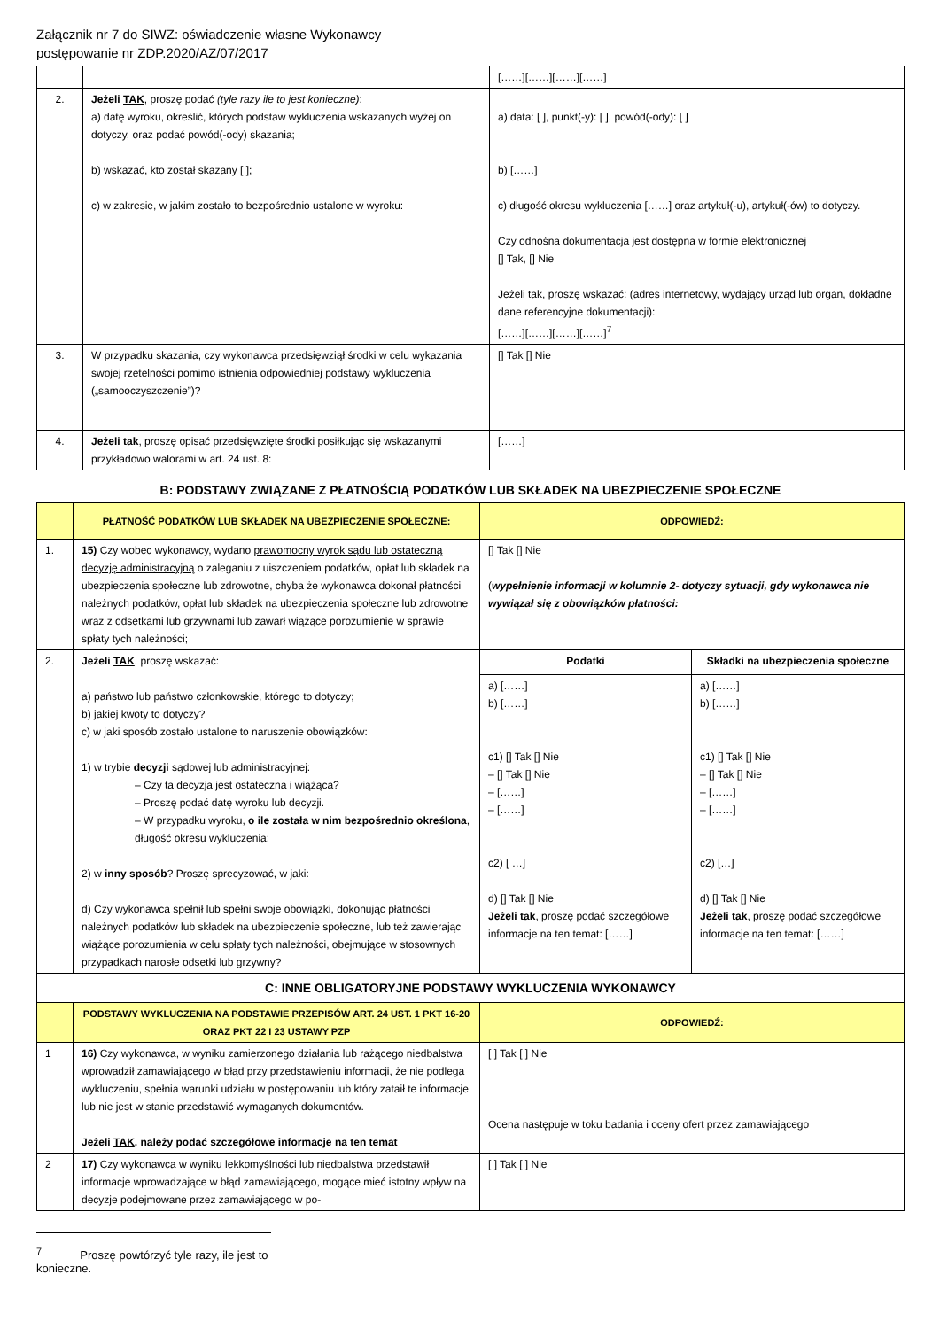Załącznik nr 7 do SIWZ: oświadczenie własne Wykonawcy
postępowanie nr ZDP.2020/AZ/07/2017
| | | [……][……][……][……] |
| 2. | Jeżeli TAK , proszę podać (tyle razy ile to jest konieczne) : a) datę wyroku, określić, których podstaw wykluczenia wskazanych wyżej on dotyczy, oraz podać powód(-ody) skazania; b) wskazać, kto został skazany [ ]; c) w zakresie, w jakim zostało to bezpośrednio ustalone w wyroku: | a) data: [ ], punkt(-y): [ ], powód(-ody): [ ] b) [……] c) długość okresu wykluczenia [……] oraz artykuł(-u), artykuł(-ów) to dotyczy. Czy odnośna dokumentacja jest dostępna w formie elektronicznej [] Tak, [] Nie Jeżeli tak, proszę wskazać: (adres internetowy, wydający urząd lub organ, dokładne dane referencyjne dokumentacji): [……][……][……][……]<sup>7</sup> |
| 3. | W przypadku skazania, czy wykonawca przedsięwziął środki w celu wykazania swojej rzetelności pomimo istnienia odpowiedniej podstawy wykluczenia („samooczyszczenie”)? | [] Tak [] Nie |
| 4. | Jeżeli tak , proszę opisać przedsięwzięte środki posiłkując się wskazanymi przykładowo walorami w art. 24 ust. 8: | [……] |
B: PODSTAWY ZWIĄZANE Z PŁATNOŚCIĄ PODATKÓW LUB SKŁADEK NA UBEZPIECZENIE SPOŁECZNE
| | PŁATNOŚĆ PODATKÓW LUB SKŁADEK NA UBEZPIECZENIE SPOŁECZNE: | ODPOWIEDŹ: | |
| --- | --- | --- | --- |
| 1. | 15) Czy wobec wykonawcy, wydano prawomocny wyrok sądu lub ostateczną decyzję administracyjną o zaleganiu z uiszczeniem podatków, opłat lub składek na ubezpieczenia społeczne lub zdrowotne, chyba że wykonawca dokonał płatności należnych podatków, opłat lub składek na ubezpieczenia społeczne lub zdrowotne wraz z odsetkami lub grzywnami lub zawarł wiążące porozumienie w sprawie spłaty tych należności; | [] Tak [] Nie ( wypełnienie informacji w kolumnie 2- dotyczy sytuacji, gdy wykonawca nie wywiązał się z obowiązków płatności: | |
| 2. | Jeżeli TAK , proszę wskazać: a) państwo lub państwo członkowskie, którego to dotyczy; b) jakiej kwoty to dotyczy? c) w jaki sposób zostało ustalone to naruszenie obowiązków: 1) w trybie decyzji sądowej lub administracyjnej: – Czy ta decyzja jest ostateczna i wiążąca? – Proszę podać datę wyroku lub decyzji. – W przypadku wyroku, o ile została w nim bezpośrednio określona , długość okresu wykluczenia: 2) w inny sposób ? Proszę sprecyzować, w jaki: d) Czy wykonawca spełnił lub spełni swoje obowiązki, dokonując płatności należnych podatków lub składek na ubezpieczenie społeczne, lub też zawierając wiążące porozumienia w celu spłaty tych należności, obejmujące w stosownych przypadkach narosłe odsetki lub grzywny? | Podatki | Składki na ubezpieczenia społeczne |
| | | a) [……] b) [……] c1) [] Tak [] Nie – [] Tak [] Nie – [……] – [……] c2) [ …] d) [] Tak [] Nie Jeżeli tak , proszę podać szczegółowe informacje na ten temat: [……] | a) [……] b) [……] c1) [] Tak [] Nie – [] Tak [] Nie – [……] – [……] c2) […] d) [] Tak [] Nie Jeżeli tak , proszę podać szczegółowe informacje na ten temat: [……] |
| C: INNE OBLIGATORYJNE PODSTAWY WYKLUCZENIA WYKONAWCY | | | |
| | PODSTAWY WYKLUCZENIA NA PODSTAWIE PRZEPISÓW ART. 24 UST. 1 PKT 16-20 ORAZ PKT 22 I 23 USTAWY PZP | ODPOWIEDŹ: | |
| 1 | 16) Czy wykonawca, w wyniku zamierzonego działania lub rażącego niedbalstwa wprowadził zamawiającego w błąd przy przedstawieniu informacji, że nie podlega wykluczeniu, spełnia warunki udziału w postępowaniu lub który zataił te informacje lub nie jest w stanie przedstawić wymaganych dokumentów. Jeżeli TAK , należy podać szczegółowe informacje na ten temat | [ ] Tak [ ] Nie Ocena następuje w toku badania i oceny ofert przez zamawiającego | |
| 2 | 17) Czy wykonawca w wyniku lekkomyślności lub niedbalstwa przedstawił informacje wprowadzające w błąd zamawiającego, mogące mieć istotny wpływ na decyzje podejmowane przez zamawiającego w po- | [ ] Tak [ ] Nie | |
<sup>7</sup> Proszę powtórzyć tyle razy, ile jest to konieczne.